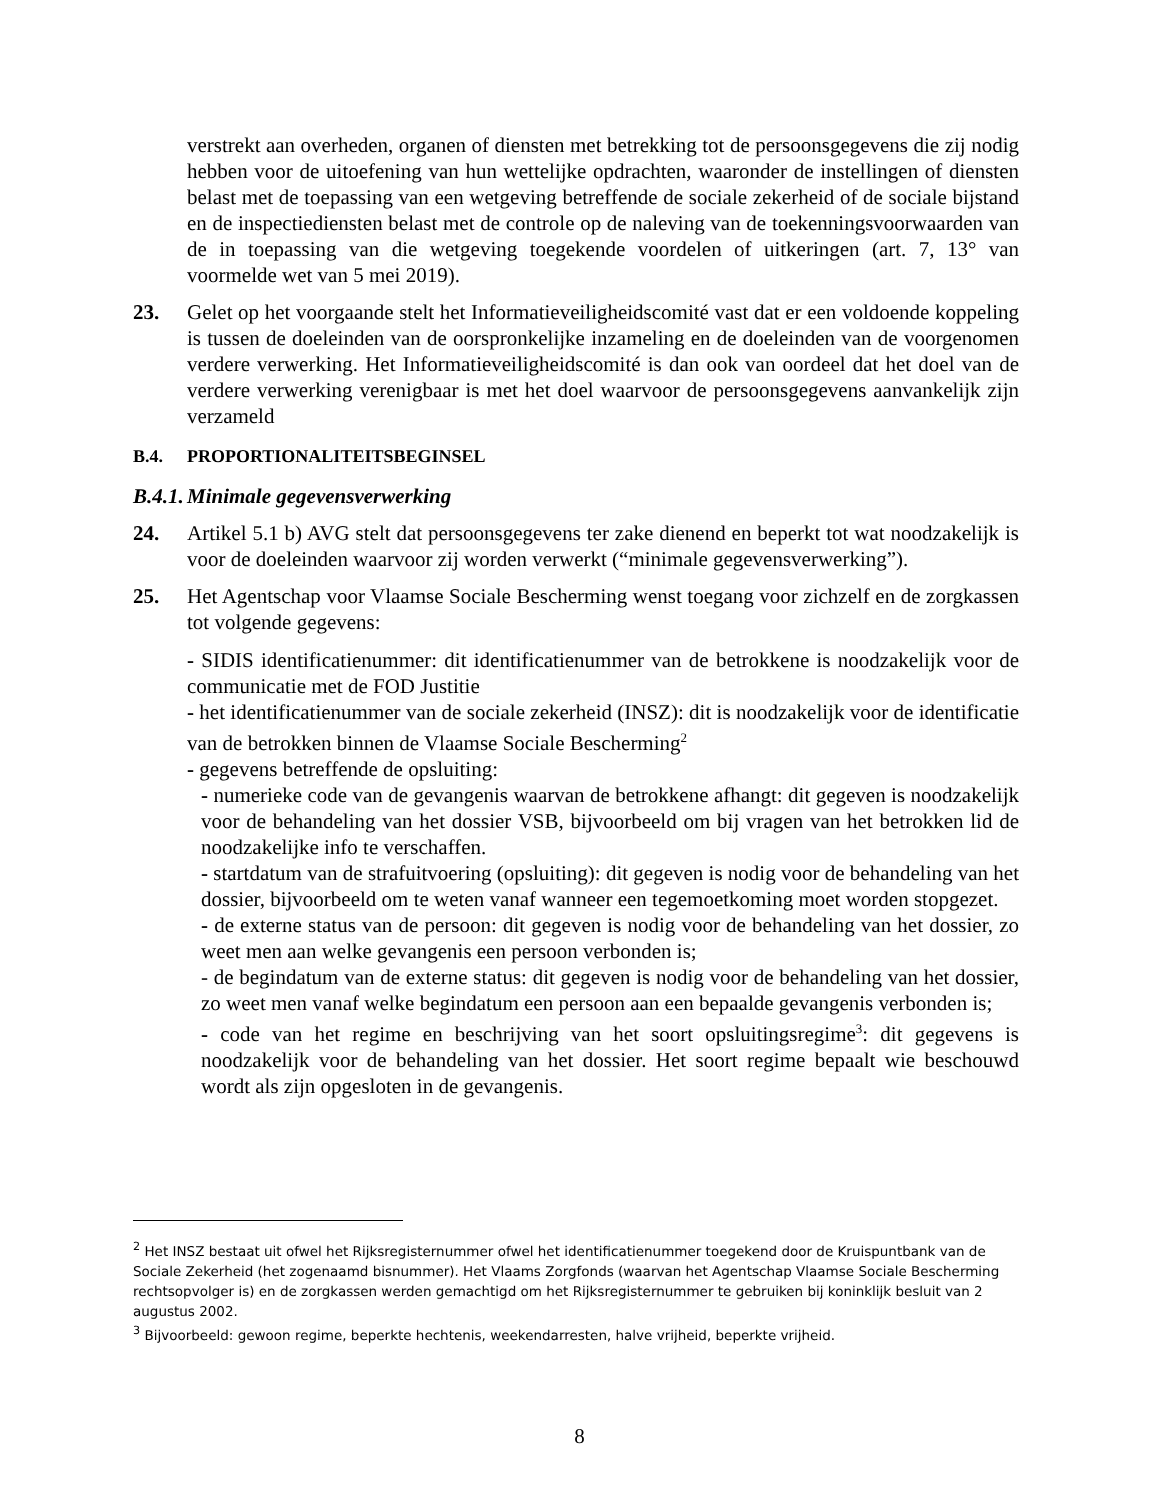verstrekt aan overheden, organen of diensten met betrekking tot de persoonsgegevens die zij nodig hebben voor de uitoefening van hun wettelijke opdrachten, waaronder de instellingen of diensten belast met de toepassing van een wetgeving betreffende de sociale zekerheid of de sociale bijstand en de inspectiediensten belast met de controle op de naleving van de toekenningsvoorwaarden van de in toepassing van die wetgeving toegekende voordelen of uitkeringen (art. 7, 13° van voormelde wet van 5 mei 2019).
23. Gelet op het voorgaande stelt het Informatieveiligheidscomité vast dat er een voldoende koppeling is tussen de doeleinden van de oorspronkelijke inzameling en de doeleinden van de voorgenomen verdere verwerking. Het Informatieveiligheidscomité is dan ook van oordeel dat het doel van de verdere verwerking verenigbaar is met het doel waarvoor de persoonsgegevens aanvankelijk zijn verzameld
B.4. PROPORTIONALITEITSBEGINSEL
B.4.1. Minimale gegevensverwerking
24. Artikel 5.1 b) AVG stelt dat persoonsgegevens ter zake dienend en beperkt tot wat noodzakelijk is voor de doeleinden waarvoor zij worden verwerkt (“minimale gegevensverwerking”).
25. Het Agentschap voor Vlaamse Sociale Bescherming wenst toegang voor zichzelf en de zorgkassen tot volgende gegevens:
- SIDIS identificatienummer: dit identificatienummer van de betrokkene is noodzakelijk voor de communicatie met de FOD Justitie
- het identificatienummer van de sociale zekerheid (INSZ): dit is noodzakelijk voor de identificatie van de betrokken binnen de Vlaamse Sociale Bescherming<sup>2</sup>
- gegevens betreffende de opsluiting:
- numerieke code van de gevangenis waarvan de betrokkene afhangt: dit gegeven is noodzakelijk voor de behandeling van het dossier VSB, bijvoorbeeld om bij vragen van het betrokken lid de noodzakelijke info te verschaffen.
- startdatum van de strafuitvoering (opsluiting): dit gegeven is nodig voor de behandeling van het dossier, bijvoorbeeld om te weten vanaf wanneer een tegemoetkoming moet worden stopgezet.
- de externe status van de persoon: dit gegeven is nodig voor de behandeling van het dossier, zo weet men aan welke gevangenis een persoon verbonden is;
- de begindatum van de externe status: dit gegeven is nodig voor de behandeling van het dossier, zo weet men vanaf welke begindatum een persoon aan een bepaalde gevangenis verbonden is;
- code van het regime en beschrijving van het soort opsluitingsregime<sup>3</sup>: dit gegevens is noodzakelijk voor de behandeling van het dossier. Het soort regime bepaalt wie beschouwd wordt als zijn opgesloten in de gevangenis.
<sup>2</sup> Het INSZ bestaat uit ofwel het Rijksregisternummer ofwel het identificatienummer toegekend door de Kruispuntbank van de Sociale Zekerheid (het zogenaamd bisnummer). Het Vlaams Zorgfonds (waarvan het Agentschap Vlaamse Sociale Bescherming rechtsopvolger is) en de zorgkassen werden gemachtigd om het Rijksregisternummer te gebruiken bij koninklijk besluit van 2 augustus 2002.
<sup>3</sup> Bijvoorbeeld: gewoon regime, beperkte hechtenis, weekendarresten, halve vrijheid, beperkte vrijheid.
8